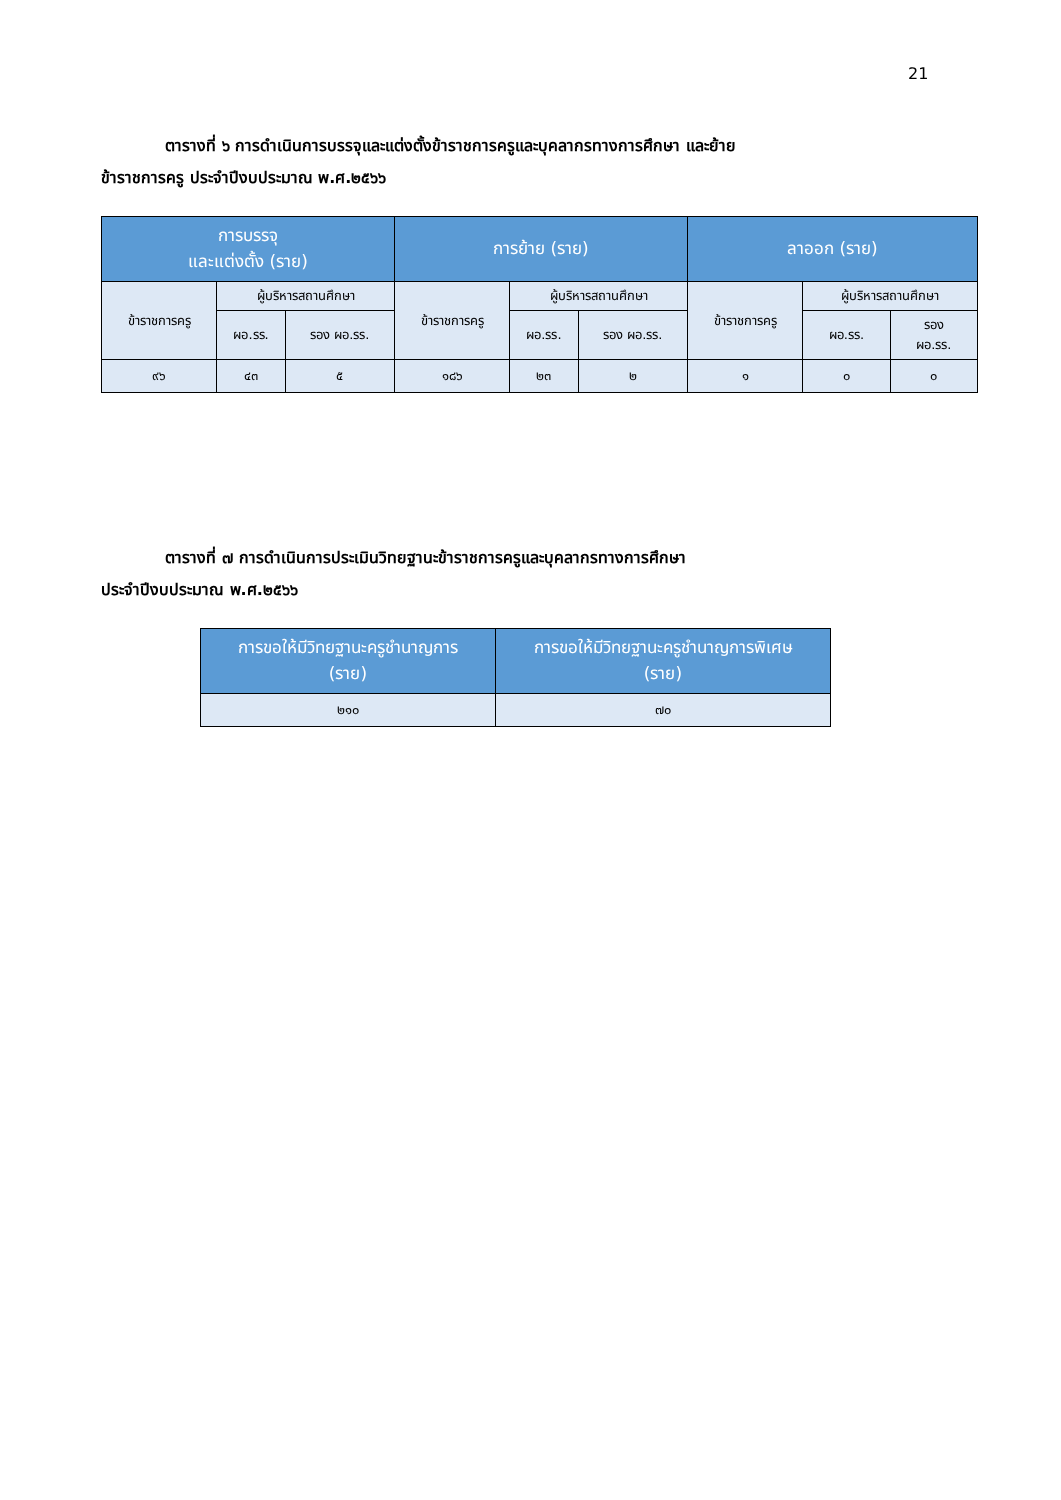21
ตารางที่ ๖ การดำเนินการบรรจุและแต่งตั้งข้าราชการครูและบุคลากรทางการศึกษา และย้าย
ข้าราชการครู ประจำปีงบประมาณ พ.ศ.๒๕๖๖
| การบรรจุ และแต่งตั้ง (ราย) | | | การย้าย (ราย) | | | ลาออก (ราย) | | |
| --- | --- | --- | --- | --- | --- | --- | --- | --- |
| ข้าราชการครู | ผู้บริหารสถานศึกษา | | ข้าราชการครู | ผู้บริหารสถานศึกษา | | ข้าราชการครู | ผู้บริหารสถานศึกษา | |
| | ผอ.รร. | รอง ผอ.รร. | | ผอ.รร. | รอง ผอ.รร. | | ผอ.รร. | รอง ผอ.รร. |
| ๙๖ | ๔๓ | ๕ | ๑๘๖ | ๒๓ | ๒ | ๑ | ๐ | ๐ |
ตารางที่ ๗ การดำเนินการประเมินวิทยฐานะข้าราชการครูและบุคลากรทางการศึกษา
ประจำปีงบประมาณ พ.ศ.๒๕๖๖
| การขอให้มีวิทยฐานะครูชำนาญการ (ราย) | การขอให้มีวิทยฐานะครูชำนาญการพิเศษ (ราย) |
| --- | --- |
| ๒๑๐ | ๗๐ |